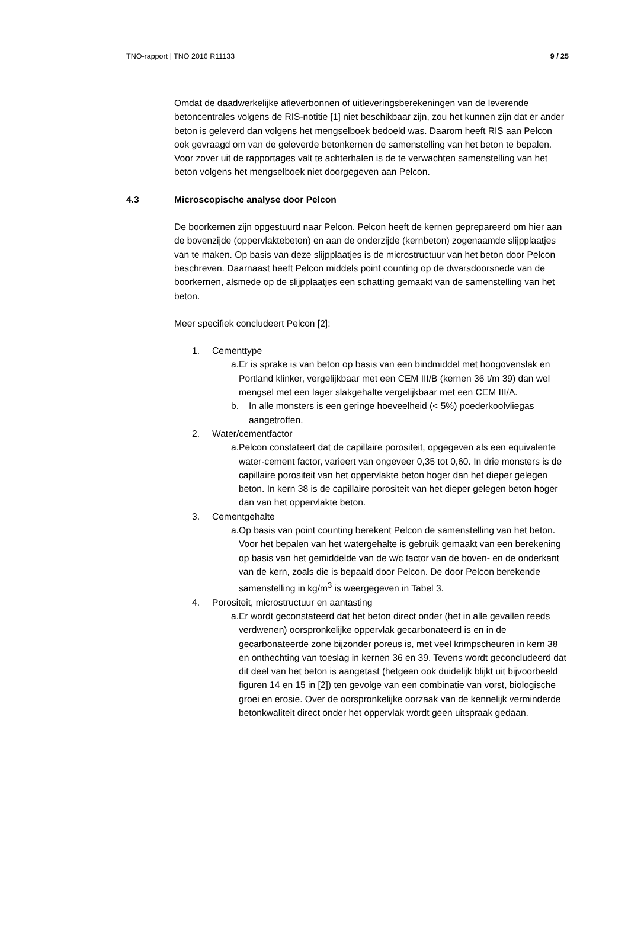TNO-rapport | TNO 2016 R11133 9 / 25
Omdat de daadwerkelijke afleverbonnen of uitleveringsberekeningen van de leverende betoncentrales volgens de RIS-notitie [1] niet beschikbaar zijn, zou het kunnen zijn dat er ander beton is geleverd dan volgens het mengselboek bedoeld was. Daarom heeft RIS aan Pelcon ook gevraagd om van de geleverde betonkernen de samenstelling van het beton te bepalen. Voor zover uit de rapportages valt te achterhalen is de te verwachten samenstelling van het beton volgens het mengselboek niet doorgegeven aan Pelcon.
4.3 Microscopische analyse door Pelcon
De boorkernen zijn opgestuurd naar Pelcon. Pelcon heeft de kernen geprepareerd om hier aan de bovenzijde (oppervlaktebeton) en aan de onderzijde (kernbeton) zogenaamde slijpplaatjes van te maken. Op basis van deze slijpplaatjes is de microstructuur van het beton door Pelcon beschreven. Daarnaast heeft Pelcon middels point counting op de dwarsdoorsnede van de boorkernen, alsmede op de slijpplaatjes een schatting gemaakt van de samenstelling van het beton.
Meer specifiek concludeert Pelcon [2]:
1. Cementtype
a. Er is sprake is van beton op basis van een bindmiddel met hoogovenslak en Portland klinker, vergelijkbaar met een CEM III/B (kernen 36 t/m 39) dan wel mengsel met een lager slakgehalte vergelijkbaar met een CEM III/A.
b. In alle monsters is een geringe hoeveelheid (< 5%) poederkoolvliegas aangetroffen.
2. Water/cementfactor
a. Pelcon constateert dat de capillaire porositeit, opgegeven als een equivalente water-cement factor, varieert van ongeveer 0,35 tot 0,60. In drie monsters is de capillaire porositeit van het oppervlakte beton hoger dan het dieper gelegen beton. In kern 38 is de capillaire porositeit van het dieper gelegen beton hoger dan van het oppervlakte beton.
3. Cementgehalte
a. Op basis van point counting berekent Pelcon de samenstelling van het beton. Voor het bepalen van het watergehalte is gebruik gemaakt van een berekening op basis van het gemiddelde van de w/c factor van de boven- en de onderkant van de kern, zoals die is bepaald door Pelcon. De door Pelcon berekende samenstelling in kg/m<sup>3</sup> is weergegeven in Tabel 3.
4. Porositeit, microstructuur en aantasting
a. Er wordt geconstateerd dat het beton direct onder (het in alle gevallen reeds verdwenen) oorspronkelijke oppervlak gecarbonateerd is en in de gecarbonateerde zone bijzonder poreus is, met veel krimpscheuren in kern 38 en onthechting van toeslag in kernen 36 en 39. Tevens wordt geconcludeerd dat dit deel van het beton is aangetast (hetgeen ook duidelijk blijkt uit bijvoorbeeld figuren 14 en 15 in [2]) ten gevolge van een combinatie van vorst, biologische groei en erosie. Over de oorspronkelijke oorzaak van de kennelijk verminderde betonkwaliteit direct onder het oppervlak wordt geen uitspraak gedaan.